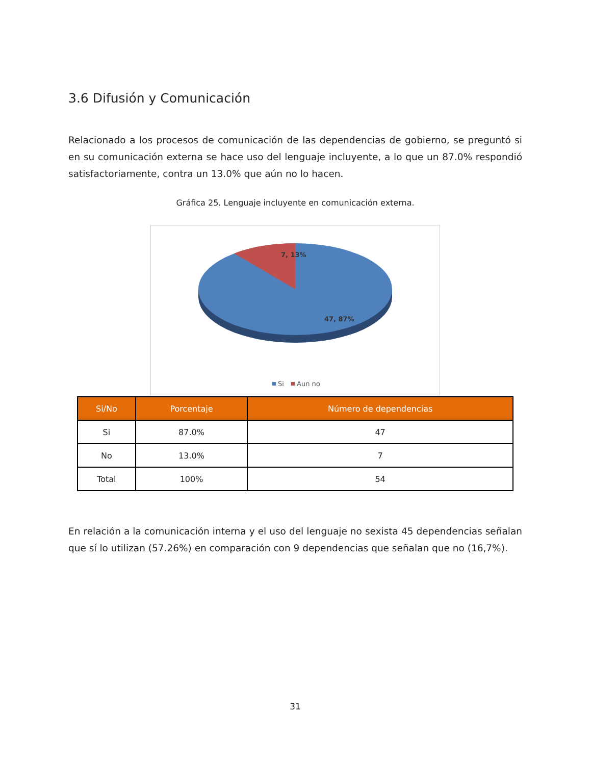3.6 Difusión y Comunicación
Relacionado a los procesos de comunicación de las dependencias de gobierno, se preguntó si en su comunicación externa se hace uso del lenguaje incluyente, a lo que un 87.0% respondió satisfactoriamente, contra un 13.0% que aún no lo hacen.
Gráfica 25. Lenguaje incluyente en comunicación externa.
7, 13%
47, 87%
Si
Aun no
| Si/No | Porcentaje | Número de dependencias |
| --- | --- | --- |
| Si | 87.0% | 47 |
| No | 13.0% | 7 |
| Total | 100% | 54 |
En relación a la comunicación interna y el uso del lenguaje no sexista 45 dependencias señalan que sí lo utilizan (57.26%) en comparación con 9 dependencias que señalan que no (16,7%).
31